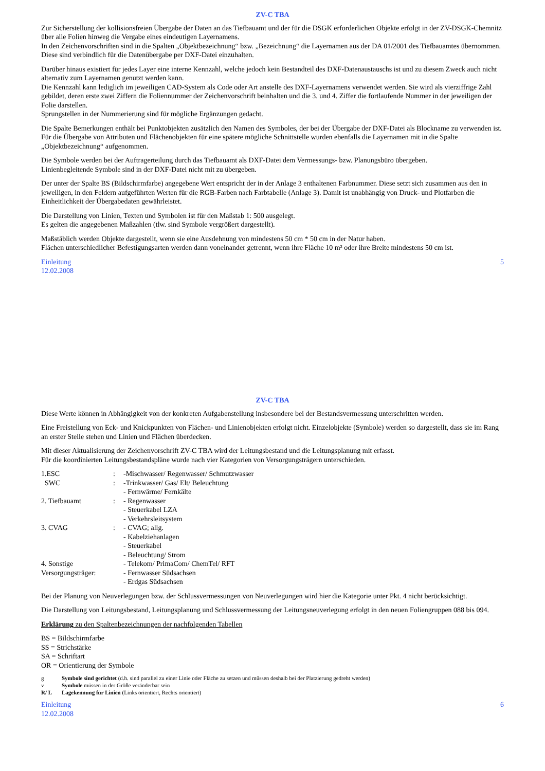ZV-C TBA
Zur Sicherstellung der kollisionsfreien Übergabe der Daten an das Tiefbauamt und der für die DSGK erforderlichen Objekte erfolgt in der ZV-DSGK-Chemnitz über alle Folien hinweg die Vergabe eines eindeutigen Layernamens.
In den Zeichenvorschriften sind in die Spalten „Objektbezeichnung“ bzw. „Bezeichnung“ die Layernamen aus der DA 01/2001 des Tiefbauamtes übernommen. Diese sind verbindlich für die Datenübergabe per DXF-Datei einzuhalten.
Darüber hinaus existiert für jedes Layer eine interne Kennzahl, welche jedoch kein Bestandteil des DXF-Datenaustauschs ist und zu diesem Zweck auch nicht alternativ zum Layernamen genutzt werden kann.
Die Kennzahl kann lediglich im jeweiligen CAD-System als Code oder Art anstelle des DXF-Layernamens verwendet werden. Sie wird als vierziffrige Zahl gebildet, deren erste zwei Ziffern die Foliennummer der Zeichenvorschrift beinhalten und die 3. und 4. Ziffer die fortlaufende Nummer in der jeweiligen der Folie darstellen.
Sprungstellen in der Nummerierung sind für mögliche Ergänzungen gedacht.
Die Spalte Bemerkungen enthält bei Punktobjekten zusätzlich den Namen des Symboles, der bei der Übergabe der DXF-Datei als Blockname zu verwenden ist. Für die Übergabe von Attributen und Flächenobjekten für eine spätere mögliche Schnittstelle wurden ebenfalls die Layernamen mit in die Spalte „Objektbezeichnung“ aufgenommen.
Die Symbole werden bei der Auftragerteilung durch das Tiefbauamt als DXF-Datei dem Vermessungs- bzw. Planungsbüro übergeben.
Linienbegleitende Symbole sind in der DXF-Datei nicht mit zu übergeben.
Der unter der Spalte BS (Bildschirmfarbe) angegebene Wert entspricht der in der Anlage 3 enthaltenen Farbnummer. Diese setzt sich zusammen aus den in jeweiligen, in den Feldern aufgeführten Werten für die RGB-Farben nach Farbtabelle (Anlage 3). Damit ist unabhängig von Druck- und Plotfarben die Einheitlichkeit der Übergabedaten gewährleistet.
Die Darstellung von Linien, Texten und Symbolen ist für den Maßstab 1: 500 ausgelegt.
Es gelten die angegebenen Maßzahlen (tlw. sind Symbole vergrößert dargestellt).
Maßstäblich werden Objekte dargestellt, wenn sie eine Ausdehnung von mindestens 50 cm * 50 cm in der Natur haben.
Flächen unterschiedlicher Befestigungsarten werden dann voneinander getrennt, wenn ihre Fläche 10 m² oder ihre Breite mindestens 50 cm ist.
Einleitung
12.02.2008 5
ZV-C TBA
Diese Werte können in Abhängigkeit von der konkreten Aufgabenstellung insbesondere bei der Bestandsvermessung unterschritten werden.
Eine Freistellung von Eck- und Knickpunkten von Flächen- und Linienobjekten erfolgt nicht. Einzelobjekte (Symbole) werden so dargestellt, dass sie im Rang an erster Stelle stehen und Linien und Flächen überdecken.
Mit dieser Aktualisierung der Zeichenvorschrift ZV-C TBA wird der Leitungsbestand und die Leitungsplanung mit erfasst.
Für die koordinierten Leitungsbestandspläne wurde nach vier Kategorien von Versorgungsträgern unterschieden.
1.ESC: -Mischwasser/ Regenwasser/ Schmutzwasser
SWC: -Trinkwasser/ Gas/ Elt/ Beleuchtung
- Fernwärme/ Fernkälte
2. Tiefbauamt: - Regenwasser
- Steuerkabel LZA
- Verkehrsleitsystem
3. CVAG: - CVAG; allg.
- Kabelziehanlagen
- Steuerkabel
- Beleuchtung/ Strom
4. Sonstige Versorgungsträger: - Telekom/ PrimaCom/ ChemTel/ RFT
- Fernwasser Südsachsen
- Erdgas Südsachsen
Bei der Planung von Neuverlegungen bzw. der Schlussvermessungen von Neuverlegungen wird hier die Kategorie unter Pkt. 4 nicht berücksichtigt.
Die Darstellung von Leitungsbestand, Leitungsplanung und Schlussvermessung der Leitungsneuverlegung erfolgt in den neuen Foliengruppen 088 bis 094.
Erklärung zu den Spaltenbezeichnungen der nachfolgenden Tabellen
BS = Bildschirmfarbe
SS = Strichstärke
SA = Schriftart
OR = Orientierung der Symbole
g Symbole sind gerichtet (d.h. sind parallel zu einer Linie oder Fläche zu setzen und müssen deshalb bei der Platzierung gedreht werden)
v Symbole müssen in der Größe veränderbar sein
R/ L Lagekennung für Linien (Links orientiert, Rechts orientiert)
Einleitung
12.02.2008 6